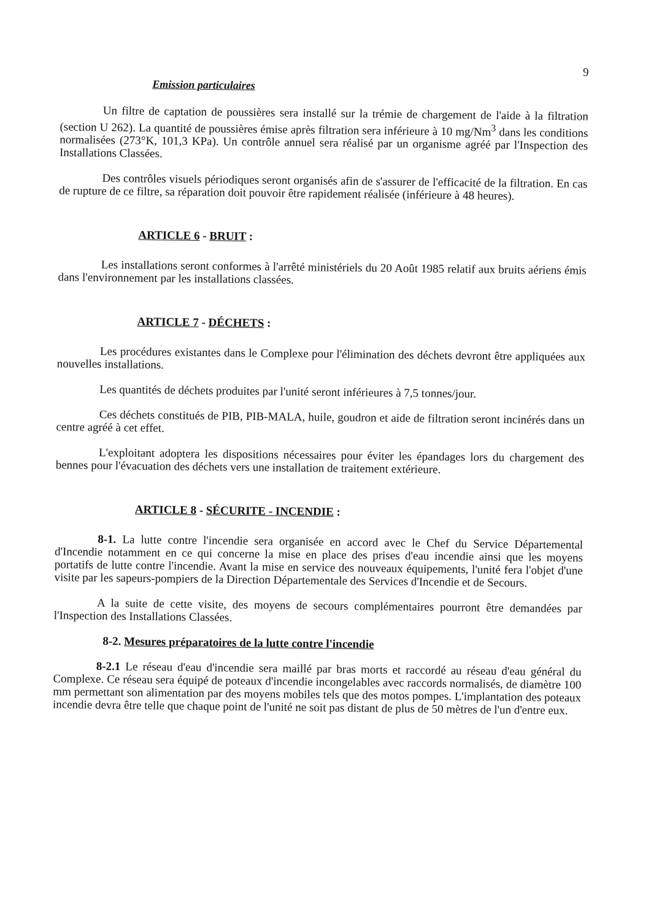9
Emission particulaires
Un filtre de captation de poussières sera installé sur la trémie de chargement de l'aide à la filtration (section U 262). La quantité de poussières émise après filtration sera inférieure à 10 mg/Nm<sup>3</sup> dans les conditions normalisées (273°K, 101,3 KPa). Un contrôle annuel sera réalisé par un organisme agréé par l'Inspection des Installations Classées.
Des contrôles visuels périodiques seront organisés afin de s'assurer de l'efficacité de la filtration. En cas de rupture de ce filtre, sa réparation doit pouvoir être rapidement réalisée (inférieure à 48 heures).
ARTICLE 6 - BRUIT :
Les installations seront conformes à l'arrêté ministériels du 20 Août 1985 relatif aux bruits aériens émis dans l'environnement par les installations classées.
ARTICLE 7 - DÉCHETS :
Les procédures existantes dans le Complexe pour l'élimination des déchets devront être appliquées aux nouvelles installations.
Les quantités de déchets produites par l'unité seront inférieures à 7,5 tonnes/jour.
Ces déchets constitués de PIB, PIB-MALA, huile, goudron et aide de filtration seront incinérés dans un centre agréé à cet effet.
L'exploitant adoptera les dispositions nécessaires pour éviter les épandages lors du chargement des bennes pour l'évacuation des déchets vers une installation de traitement extérieure.
ARTICLE 8 - SÉCURITE - INCENDIE :
8-1. La lutte contre l'incendie sera organisée en accord avec le Chef du Service Départemental d'Incendie notamment en ce qui concerne la mise en place des prises d'eau incendie ainsi que les moyens portatifs de lutte contre l'incendie. Avant la mise en service des nouveaux équipements, l'unité fera l'objet d'une visite par les sapeurs-pompiers de la Direction Départementale des Services d'Incendie et de Secours.
A la suite de cette visite, des moyens de secours complémentaires pourront être demandées par l'Inspection des Installations Classées.
8-2. Mesures préparatoires de la lutte contre l'incendie
8-2.1 Le réseau d'eau d'incendie sera maillé par bras morts et raccordé au réseau d'eau général du Complexe. Ce réseau sera équipé de poteaux d'incendie incongelables avec raccords normalisés, de diamètre 100 mm permettant son alimentation par des moyens mobiles tels que des motos pompes. L'implantation des poteaux incendie devra être telle que chaque point de l'unité ne soit pas distant de plus de 50 mètres de l'un d'entre eux.